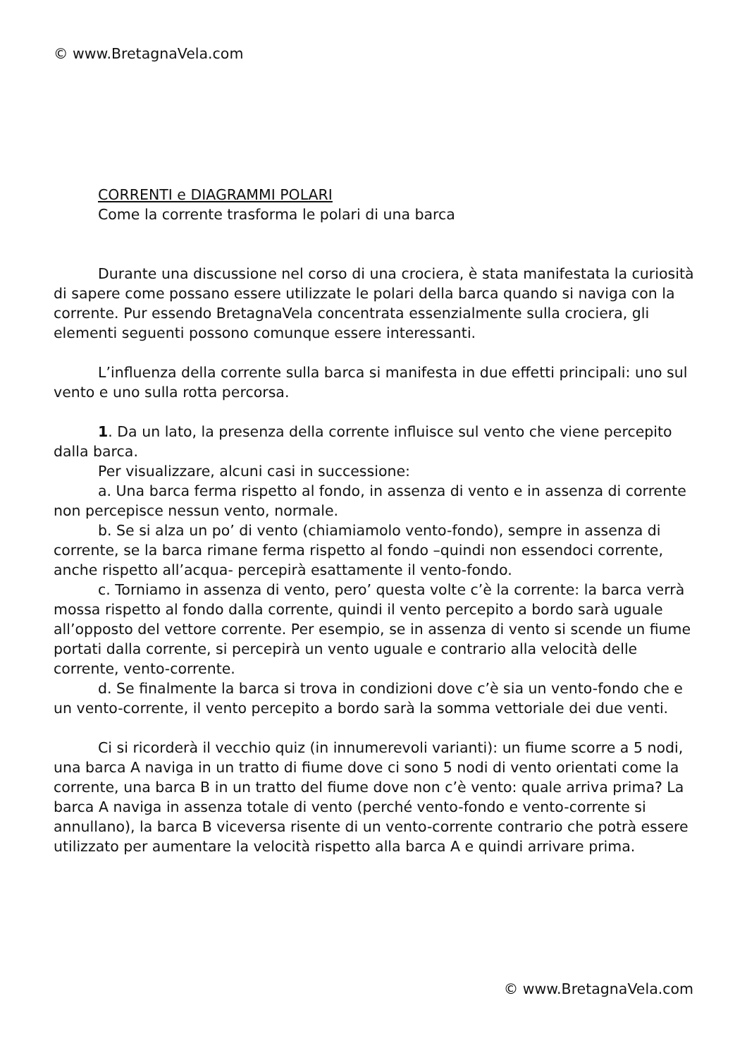© www.BretagnaVela.com
CORRENTI e DIAGRAMMI POLARI
Come la corrente trasforma le polari di una barca
Durante una discussione nel corso di una crociera, è stata manifestata la curiosità di sapere come possano essere utilizzate le polari della barca quando si naviga con la corrente. Pur essendo BretagnaVela concentrata essenzialmente sulla crociera, gli elementi seguenti possono comunque essere interessanti.
L’influenza della corrente sulla barca si manifesta in due effetti principali: uno sul vento e uno sulla rotta percorsa.
1. Da un lato, la presenza della corrente influisce sul vento che viene percepito dalla barca.
Per visualizzare, alcuni casi in successione:
a. Una barca ferma rispetto al fondo, in assenza di vento e in assenza di corrente non percepisce nessun vento, normale.
b. Se si alza un po’ di vento (chiamiamolo vento-fondo), sempre in assenza di corrente, se la barca rimane ferma rispetto al fondo –quindi non essendoci corrente, anche rispetto all’acqua- percepirà esattamente il vento-fondo.
c. Torniamo in assenza di vento, pero’ questa volte c’è la corrente: la barca verrà mossa rispetto al fondo dalla corrente, quindi il vento percepito a bordo sarà uguale all’opposto del vettore corrente. Per esempio, se in assenza di vento si scende un fiume portati dalla corrente, si percepirà un vento uguale e contrario alla velocità delle corrente, vento-corrente.
d. Se finalmente la barca si trova in condizioni dove c’è sia un vento-fondo che e un vento-corrente, il vento percepito a bordo sarà la somma vettoriale dei due venti.
Ci si ricorderà il vecchio quiz (in innumerevoli varianti): un fiume scorre a 5 nodi, una barca A naviga in un tratto di fiume dove ci sono 5 nodi di vento orientati come la corrente, una barca B in un tratto del fiume dove non c’è vento: quale arriva prima? La barca A naviga in assenza totale di vento (perché vento-fondo e vento-corrente si annullano), la barca B viceversa risente di un vento-corrente contrario che potrà essere utilizzato per aumentare la velocità rispetto alla barca A e quindi arrivare prima.
© www.BretagnaVela.com